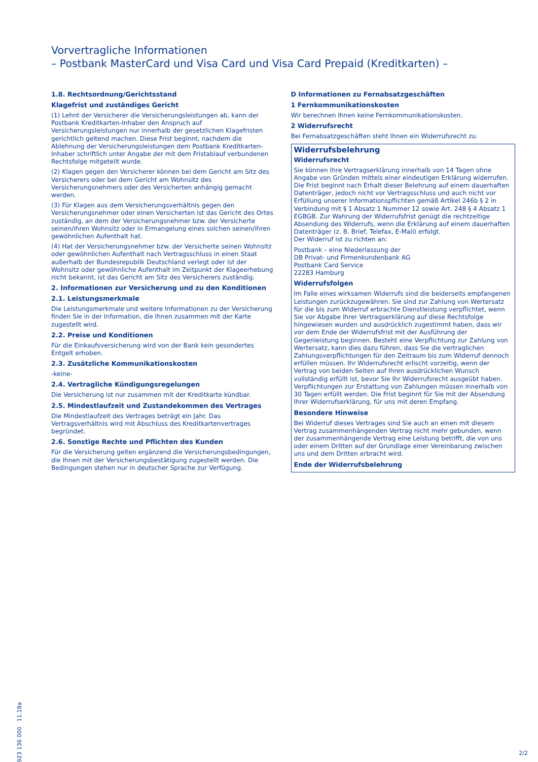Vorvertragliche Informationen
– Postbank MasterCard und Visa Card und Visa Card Prepaid (Kreditkarten) –
1.8. Rechtsordnung/Gerichtsstand
Klagefrist und zuständiges Gericht
(1) Lehnt der Versicherer die Versicherungsleistungen ab, kann der Postbank Kreditkarten-Inhaber den Anspruch auf Versicherungsleistungen nur innerhalb der gesetzlichen Klagefristen gerichtlich geltend machen. Diese Frist beginnt, nachdem die Ablehnung der Versicherungsleistungen dem Postbank Kreditkarten-Inhaber schriftlich unter Angabe der mit dem Fristablauf verbundenen Rechtsfolge mitgeteilt wurde.
(2) Klagen gegen den Versicherer können bei dem Gericht am Sitz des Versicherers oder bei dem Gericht am Wohnsitz des Versicherungsnehmers oder des Versicherten anhängig gemacht werden.
(3) Für Klagen aus dem Versicherungsverhältnis gegen den Versicherungsnehmer oder einen Versicherten ist das Gericht des Ortes zuständig, an dem der Versicherungsnehmer bzw. der Versicherte seinen/ihren Wohnsitz oder in Ermangelung eines solchen seinen/ihren gewöhnlichen Aufenthalt hat.
(4) Hat der Versicherungsnehmer bzw. der Versicherte seinen Wohnsitz oder gewöhnlichen Aufenthalt nach Vertragsschluss in einen Staat außerhalb der Bundesrepublik Deutschland verlegt oder ist der Wohnsitz oder gewöhnliche Aufenthalt im Zeitpunkt der Klageerhebung nicht bekannt, ist das Gericht am Sitz des Versicherers zuständig.
2. Informationen zur Versicherung und zu den Konditionen
2.1. Leistungsmerkmale
Die Leistungsmerkmale und weitere Informationen zu der Versicherung finden Sie in der Information, die Ihnen zusammen mit der Karte zugestellt wird.
2.2. Preise und Konditionen
Für die Einkaufsversicherung wird von der Bank kein gesondertes Entgelt erhoben.
2.3. Zusätzliche Kommunikationskosten
-keine-
2.4. Vertragliche Kündigungsregelungen
Die Versicherung ist nur zusammen mit der Kreditkarte kündbar.
2.5. Mindestlaufzeit und Zustandekommen des Vertrages
Die Mindestlaufzeit des Vertrages beträgt ein Jahr. Das Vertragsverhältnis wird mit Abschluss des Kreditkartenvertrages begründet.
2.6. Sonstige Rechte und Pflichten des Kunden
Für die Versicherung gelten ergänzend die Versicherungsbedingungen, die Ihnen mit der Versicherungsbestätigung zugestellt werden. Die Bedingungen stehen nur in deutscher Sprache zur Verfügung.
D Informationen zu Fernabsatzgeschäften
1 Fernkommunikationskosten
Wir berechnen Ihnen keine Fernkommunikationskosten.
2 Widerrufsrecht
Bei Fernabsatzgeschäften steht Ihnen ein Widerrufsrecht zu.
Widerrufsbelehrung
Widerrufsrecht
Sie können Ihre Vertragserklärung innerhalb von 14 Tagen ohne Angabe von Gründen mittels einer eindeutigen Erklärung widerrufen. Die Frist beginnt nach Erhalt dieser Belehrung auf einem dauerhaften Datenträger, jedoch nicht vor Vertragsschluss und auch nicht vor Erfüllung unserer Informationspflichten gemäß Artikel 246b § 2 in Verbindung mit § 1 Absatz 1 Nummer 12 sowie Art. 248 § 4 Absatz 1 EGBGB. Zur Wahrung der Widerrufsfrist genügt die rechtzeitige Absendung des Widerrufs, wenn die Erklärung auf einem dauerhaften Datenträger (z. B. Brief, Telefax, E-Mail) erfolgt.
Der Widerruf ist zu richten an:
Postbank – eine Niederlassung der
DB Privat- und Firmenkundenbank AG
Postbank Card Service
22283 Hamburg
Widerrufsfolgen
Im Falle eines wirksamen Widerrufs sind die beiderseits empfangenen Leistungen zurückzugewähren. Sie sind zur Zahlung von Wertersatz für die bis zum Widerruf erbrachte Dienstleistung verpflichtet, wenn Sie vor Abgabe Ihrer Vertragserklärung auf diese Rechtsfolge hingewiesen wurden und ausdrücklich zugestimmt haben, dass wir vor dem Ende der Widerrufsfrist mit der Ausführung der Gegenleistung beginnen. Besteht eine Verpflichtung zur Zahlung von Wertersatz, kann dies dazu führen, dass Sie die vertraglichen Zahlungsverpflichtungen für den Zeitraum bis zum Widerruf dennoch erfüllen müssen. Ihr Widerrufsrecht erlischt vorzeitig, wenn der Vertrag von beiden Seiten auf Ihren ausdrücklichen Wunsch vollständig erfüllt ist, bevor Sie Ihr Widerrufsrecht ausgeübt haben. Verpflichtungen zur Erstattung von Zahlungen müssen innerhalb von 30 Tagen erfüllt werden. Die Frist beginnt für Sie mit der Absendung Ihrer Widerrufserklärung, für uns mit deren Empfang.
Besondere Hinweise
Bei Widerruf dieses Vertrages sind Sie auch an einen mit diesem Vertrag zusammenhängenden Vertrag nicht mehr gebunden, wenn der zusammenhängende Vertrag eine Leistung betrifft, die von uns oder einem Dritten auf der Grundlage einer Vereinbarung zwischen uns und dem Dritten erbracht wird.
Ende der Widerrufsbelehrung
923 136 000 11.18a
2/2